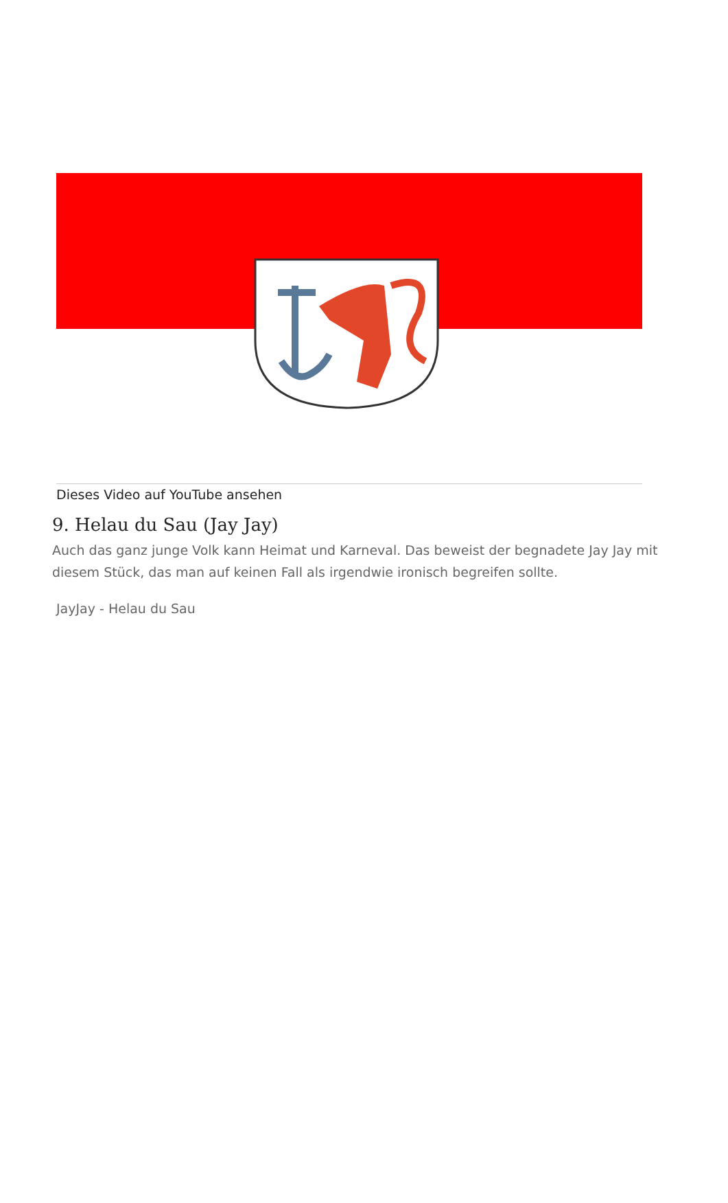Dieses Video auf YouTube ansehen
9. Helau du Sau (Jay Jay)
Auch das ganz junge Volk kann Heimat und Karneval. Das beweist der begnadete Jay Jay mit diesem Stück, das man auf keinen Fall als irgendwie ironisch begreifen sollte.
JayJay - Helau du Sau